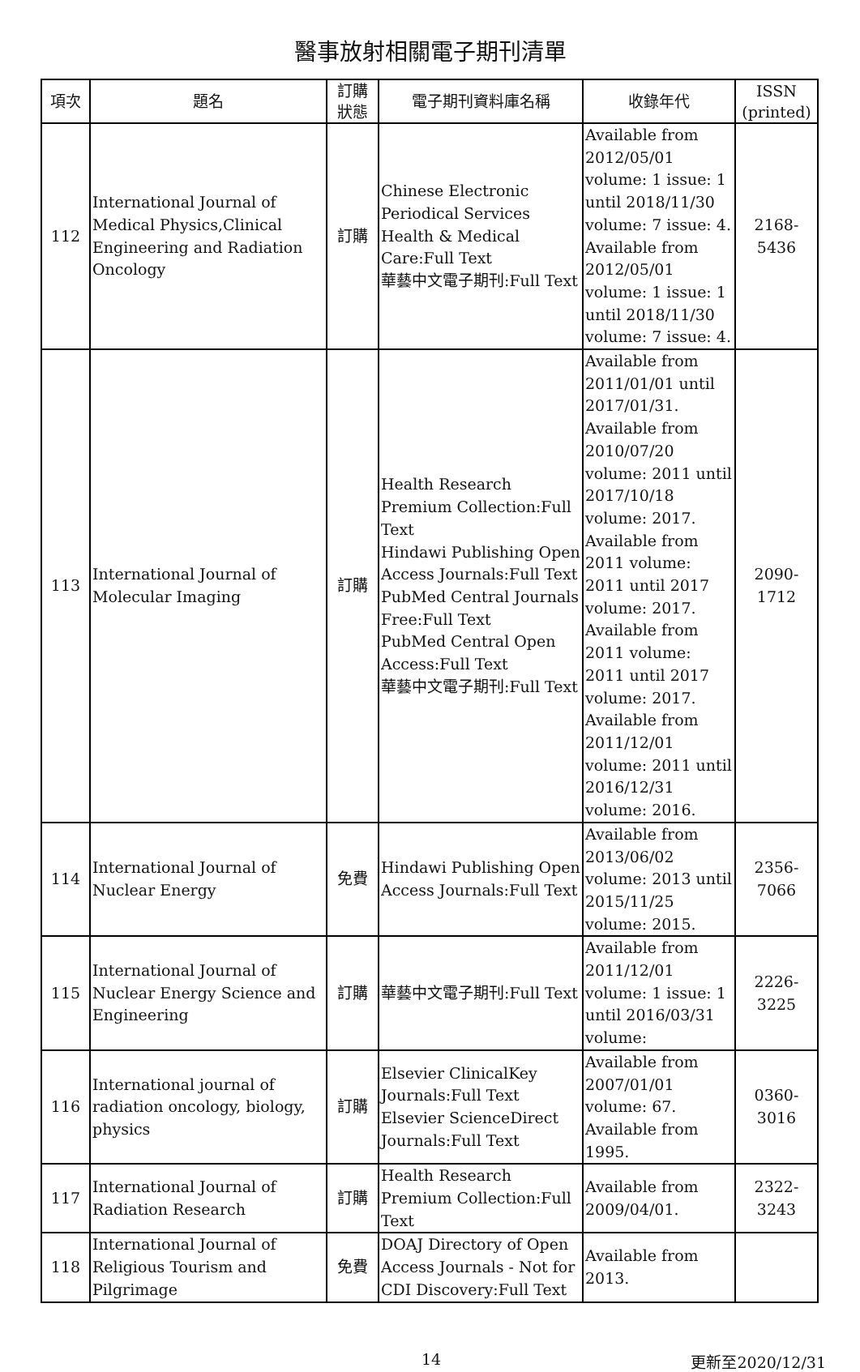醫事放射相關電子期刊清單
| 項次 | 題名 | 訂購 狀態 | 電子期刊資料庫名稱 | 收錄年代 | ISSN (printed) |
| --- | --- | --- | --- | --- | --- |
| 112 | International Journal of Medical Physics,Clinical Engineering and Radiation Oncology | 訂購 | Chinese Electronic Periodical Services Health & Medical Care:Full Text 華藝中文電子期刊:Full Text | Available from 2012/05/01 volume: 1 issue: 1 until 2018/11/30 volume: 7 issue: 4. Available from 2012/05/01 volume: 1 issue: 1 until 2018/11/30 volume: 7 issue: 4. | 2168-5436 |
| 113 | International Journal of Molecular Imaging | 訂購 | Health Research Premium Collection:Full Text Hindawi Publishing Open Access Journals:Full Text PubMed Central Journals Free:Full Text PubMed Central Open Access:Full Text 華藝中文電子期刊:Full Text | Available from 2011/01/01 until 2017/01/31. Available from 2010/07/20 volume: 2011 until 2017/10/18 volume: 2017. Available from 2011 volume: 2011 until 2017 volume: 2017. Available from 2011 volume: 2011 until 2017 volume: 2017. Available from 2011/12/01 volume: 2011 until 2016/12/31 volume: 2016. | 2090-1712 |
| 114 | International Journal of Nuclear Energy | 免費 | Hindawi Publishing Open Access Journals:Full Text | Available from 2013/06/02 volume: 2013 until 2015/11/25 volume: 2015. | 2356-7066 |
| 115 | International Journal of Nuclear Energy Science and Engineering | 訂購 | 華藝中文電子期刊:Full Text | Available from 2011/12/01 volume: 1 issue: 1 until 2016/03/31 volume: | 2226-3225 |
| 116 | International journal of radiation oncology, biology, physics | 訂購 | Elsevier ClinicalKey Journals:Full Text Elsevier ScienceDirect Journals:Full Text | Available from 2007/01/01 volume: 67. Available from 1995. | 0360-3016 |
| 117 | International Journal of Radiation Research | 訂購 | Health Research Premium Collection:Full Text | Available from 2009/04/01. | 2322-3243 |
| 118 | International Journal of Religious Tourism and Pilgrimage | 免費 | DOAJ Directory of Open Access Journals - Not for CDI Discovery:Full Text | Available from 2013. | |
14 更新至2020/12/31